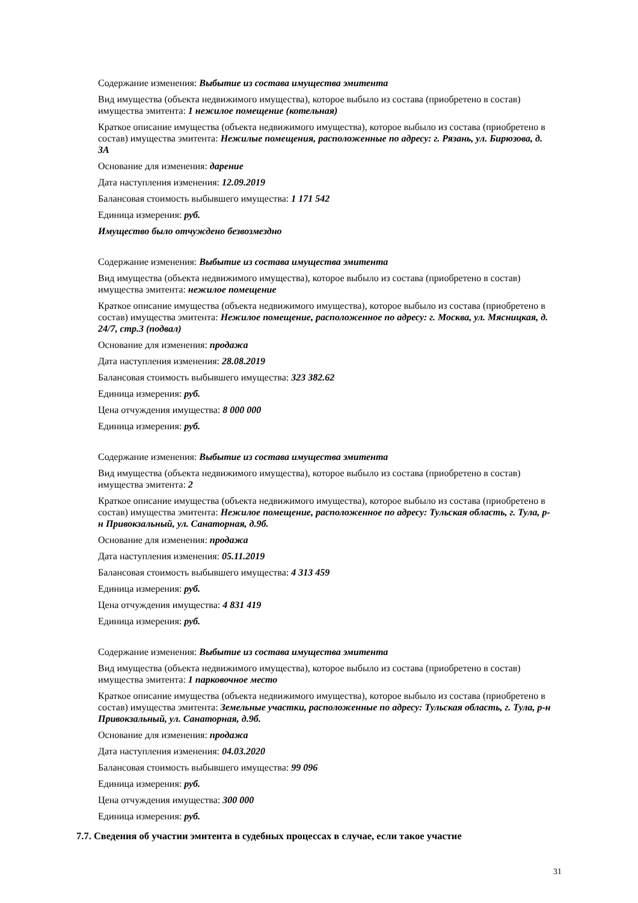Содержание изменения: Выбытие из состава имущества эмитента
Вид имущества (объекта недвижимого имущества), которое выбыло из состава (приобретено в состав) имущества эмитента: 1 нежилое помещение (котельная)
Краткое описание имущества (объекта недвижимого имущества), которое выбыло из состава (приобретено в состав) имущества эмитента: Нежилые помещения, расположенные по адресу: г. Рязань, ул. Бирюзова, д. 3А
Основание для изменения: дарение
Дата наступления изменения: 12.09.2019
Балансовая стоимость выбывшего имущества: 1 171 542
Единица измерения: руб.
Имущество было отчуждено безвозмездно
Содержание изменения: Выбытие из состава имущества эмитента
Вид имущества (объекта недвижимого имущества), которое выбыло из состава (приобретено в состав) имущества эмитента: нежилое помещение
Краткое описание имущества (объекта недвижимого имущества), которое выбыло из состава (приобретено в состав) имущества эмитента: Нежилое помещение, расположенное по адресу: г. Москва, ул. Мясницкая, д. 24/7, стр.3 (подвал)
Основание для изменения: продажа
Дата наступления изменения: 28.08.2019
Балансовая стоимость выбывшего имущества: 323 382.62
Единица измерения: руб.
Цена отчуждения имущества: 8 000 000
Единица измерения: руб.
Содержание изменения: Выбытие из состава имущества эмитента
Вид имущества (объекта недвижимого имущества), которое выбыло из состава (приобретено в состав) имущества эмитента: 2
Краткое описание имущества (объекта недвижимого имущества), которое выбыло из состава (приобретено в состав) имущества эмитента: Нежилое помещение, расположенное по адресу: Тульская область, г. Тула, р-н Привокзальный, ул. Санаторная, д.9б.
Основание для изменения: продажа
Дата наступления изменения: 05.11.2019
Балансовая стоимость выбывшего имущества: 4 313 459
Единица измерения: руб.
Цена отчуждения имущества: 4 831 419
Единица измерения: руб.
Содержание изменения: Выбытие из состава имущества эмитента
Вид имущества (объекта недвижимого имущества), которое выбыло из состава (приобретено в состав) имущества эмитента: 1 парковочное место
Краткое описание имущества (объекта недвижимого имущества), которое выбыло из состава (приобретено в состав) имущества эмитента: Земельные участки, расположенные по адресу: Тульская область, г. Тула, р-н Привокзальный, ул. Санаторная, д.9б.
Основание для изменения: продажа
Дата наступления изменения: 04.03.2020
Балансовая стоимость выбывшего имущества: 99 096
Единица измерения: руб.
Цена отчуждения имущества: 300 000
Единица измерения: руб.
7.7. Сведения об участии эмитента в судебных процессах в случае, если такое участие
31